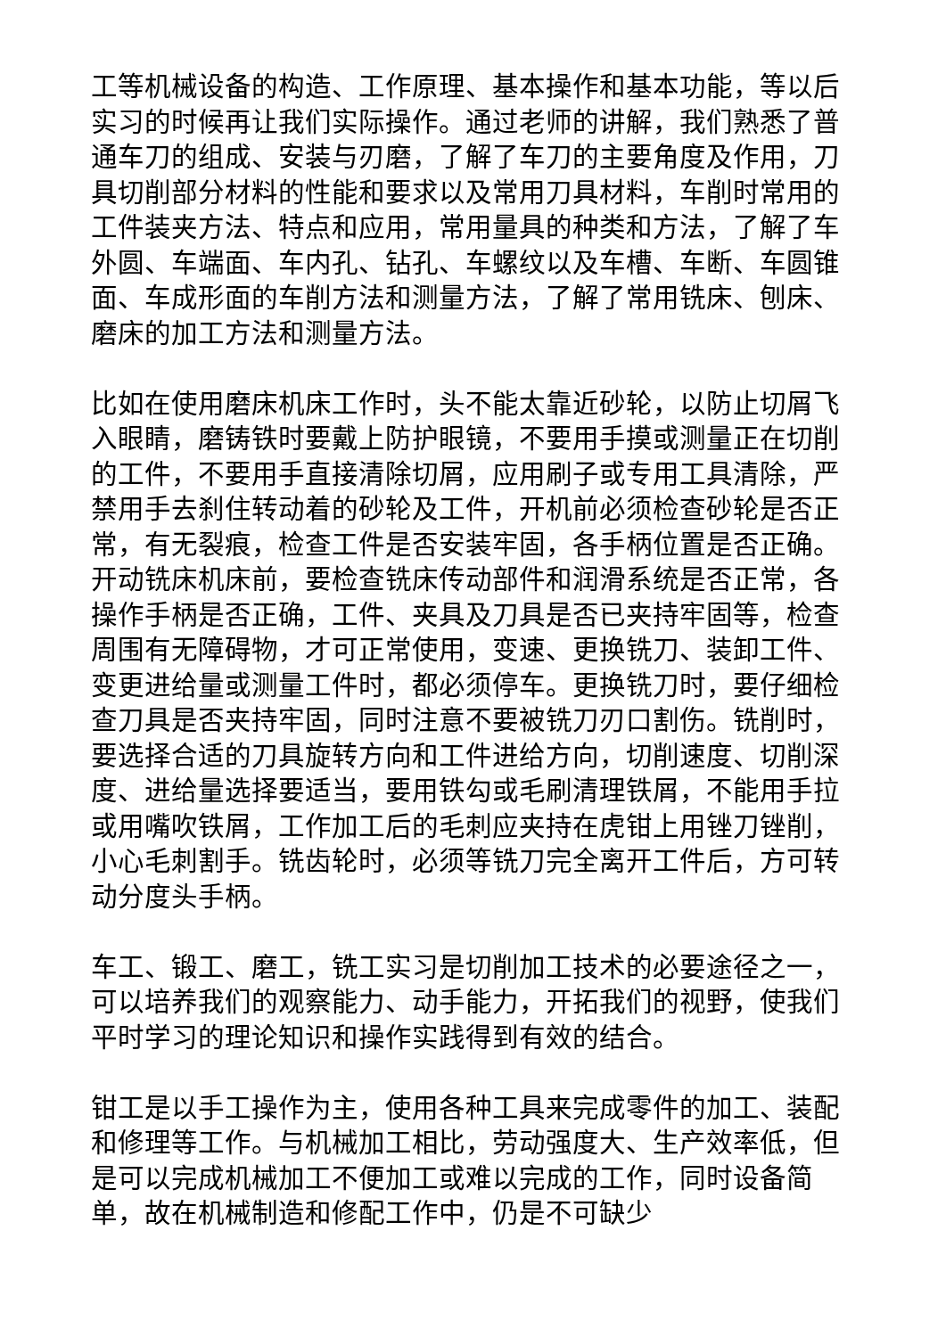工等机械设备的构造、工作原理、基本操作和基本功能，等以后实习的时候再让我们实际操作。通过老师的讲解，我们熟悉了普通车刀的组成、安装与刃磨，了解了车刀的主要角度及作用，刀具切削部分材料的性能和要求以及常用刀具材料，车削时常用的工件装夹方法、特点和应用，常用量具的种类和方法，了解了车外圆、车端面、车内孔、钻孔、车螺纹以及车槽、车断、车圆锥面、车成形面的车削方法和测量方法，了解了常用铣床、刨床、磨床的加工方法和测量方法。
比如在使用磨床机床工作时，头不能太靠近砂轮，以防止切屑飞入眼睛，磨铸铁时要戴上防护眼镜，不要用手摸或测量正在切削的工件，不要用手直接清除切屑，应用刷子或专用工具清除，严禁用手去刹住转动着的砂轮及工件，开机前必须检查砂轮是否正常，有无裂痕，检查工件是否安装牢固，各手柄位置是否正确。开动铣床机床前，要检查铣床传动部件和润滑系统是否正常，各操作手柄是否正确，工件、夹具及刀具是否已夹持牢固等，检查周围有无障碍物，才可正常使用，变速、更换铣刀、装卸工件、变更进给量或测量工件时，都必须停车。更换铣刀时，要仔细检查刀具是否夹持牢固，同时注意不要被铣刀刃口割伤。铣削时，要选择合适的刀具旋转方向和工件进给方向，切削速度、切削深度、进给量选择要适当，要用铁勾或毛刷清理铁屑，不能用手拉或用嘴吹铁屑，工作加工后的毛刺应夹持在虎钳上用锉刀锉削，小心毛刺割手。铣齿轮时，必须等铣刀完全离开工件后，方可转动分度头手柄。
车工、锻工、磨工，铣工实习是切削加工技术的必要途径之一，可以培养我们的观察能力、动手能力，开拓我们的视野，使我们平时学习的理论知识和操作实践得到有效的结合。
钳工是以手工操作为主，使用各种工具来完成零件的加工、装配和修理等工作。与机械加工相比，劳动强度大、生产效率低，但是可以完成机械加工不便加工或难以完成的工作，同时设备简单，故在机械制造和修配工作中，仍是不可缺少